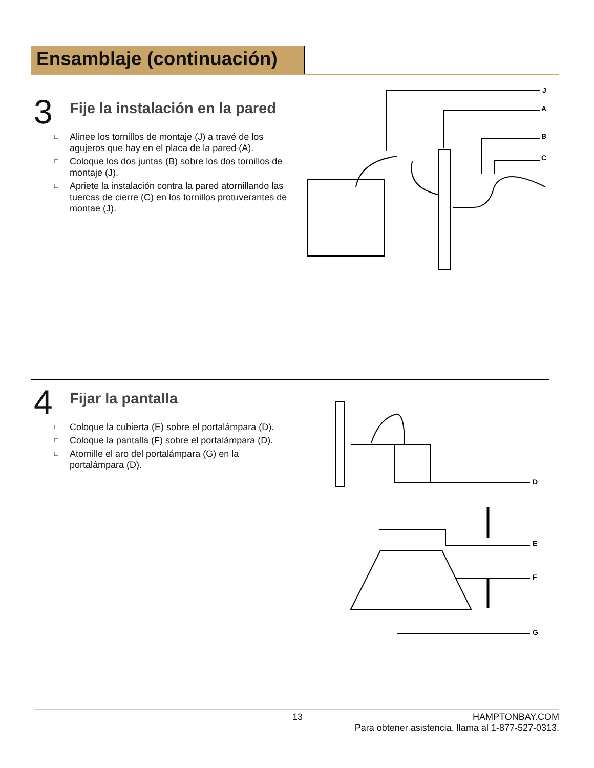Ensamblaje (continuación)
3
Fije la instalación en la pared
□ Alinee los tornillos de montaje (J) a travé de los agujeros que hay en el placa de la pared (A).
□ Coloque los dos juntas (B) sobre los dos tornillos de montaje (J).
□ Apriete la instalación contra la pared atornillando las tuercas de cierre (C) en los tornillos protuverantes de montae (J).
J
A
B
C
4
Fijar la pantalla
□ Coloque la cubierta (E) sobre el portalámpara (D).
□ Coloque la pantalla (F) sobre el portalámpara (D).
□ Atornille el aro del portalámpara (G) en la portalámpara (D).
D
E
F
G
13 HAMPTONBAY.COM
Para obtener asistencia, llama al 1-877-527-0313.